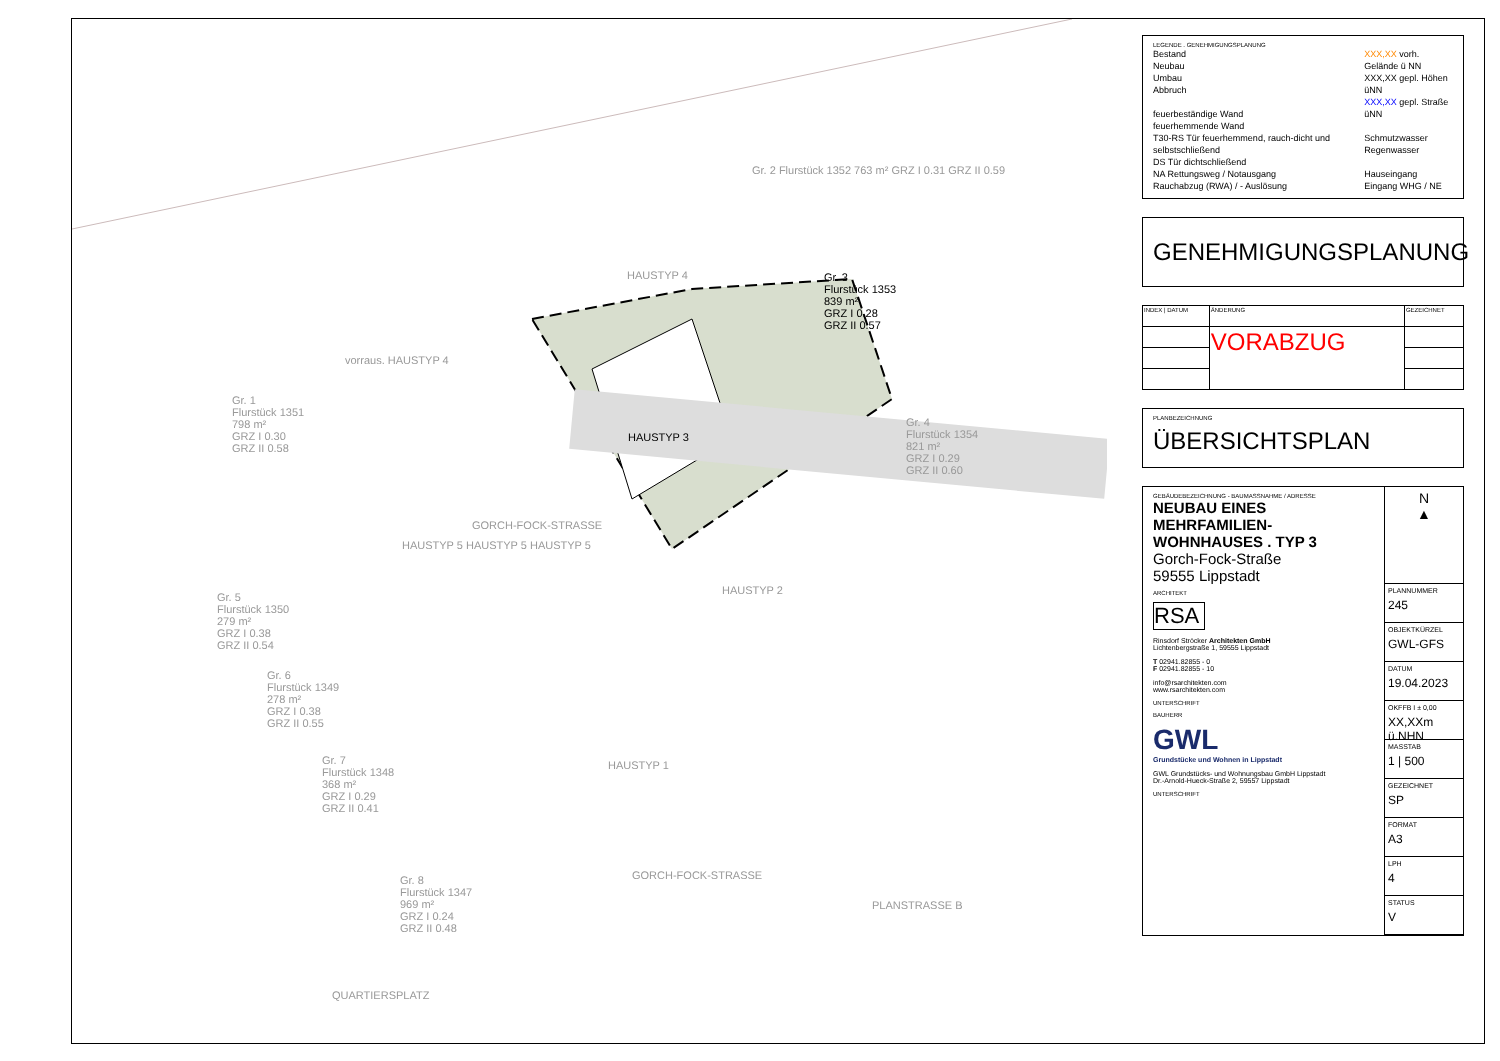Gr. 2 Flurstück 1352 763 m² GRZ I 0.31 GRZ II 0.59
Gr. 3
Flurstück 1353
839 m²
GRZ I 0.28
GRZ II 0.57
HAUSTYP 4
HAUSTYP 3
vorraus. HAUSTYP 4
Gr. 1
Flurstück 1351
798 m²
GRZ I 0.30
GRZ II 0.58
Gr. 4
Flurstück 1354
821 m²
GRZ I 0.29
GRZ II 0.60
HAUSTYP 2
Gr. 5
Flurstück 1350
279 m²
GRZ I 0.38
GRZ II 0.54
Gr. 6
Flurstück 1349
278 m²
GRZ I 0.38
GRZ II 0.55
Gr. 7
Flurstück 1348
368 m²
GRZ I 0.29
GRZ II 0.41
HAUSTYP 1
Gr. 8
Flurstück 1347
969 m²
GRZ I 0.24
GRZ II 0.48
GORCH-FOCK-STRASSE
GORCH-FOCK-STRASSE
PLANSTRASSE B
QUARTIERSPLATZ
HAUSTYP 5 HAUSTYP 5 HAUSTYP 5
LEGENDE . GENEHMIGUNGSPLANUNG
Bestand
Neubau
Umbau
Abbruch
feuerbeständige Wand
feuerhemmende Wand
T30-RS Tür feuerhemmend, rauch-dicht und selbstschließend
DS Tür dichtschließend
NA Rettungsweg / Notausgang
Rauchabzug (RWA) / - Auslösung
XXX,XX vorh. Gelände ü NN
XXX,XX gepl. Höhen üNN
XXX,XX gepl. Straße üNN
Schmutzwasser
Regenwasser
Hauseingang
Eingang WHG / NE
GENEHMIGUNGSPLANUNG
| INDEX / DATUM | ÄNDERUNG | GEZEICHNET |
| --- | --- | --- |
| | VORABZUG | |
PLANBEZEICHNUNG
ÜBERSICHTSPLAN
GEBÄUDEBEZEICHNUNG - BAUMASSNAHME / ADRESSE
NEUBAU EINES MEHRFAMILIEN-WOHNHAUSES . TYP 3
Gorch-Fock-Straße
59555 Lippstadt
ARCHITEKT
RSA
Rinsdorf Ströcker Architekten GmbH
Lichtenbergstraße 1, 59555 Lippstadt
T 02941.82855 - 0
F 02941.82855 - 10
info@rsarchitekten.com
www.rsarchitekten.com
UNTERSCHRIFT
BAUHERR
GWL
Grundstücke und Wohnen in Lippstadt
GWL Grundstücks- und Wohnungsbau GmbH Lippstadt
Dr.-Arnold-Hueck-Straße 2, 59557 Lippstadt
UNTERSCHRIFT
N
▲
PLANNUMMER
245
OBJEKTKÜRZEL
GWL-GFS
DATUM
19.04.2023
OKFFB I ± 0,00
XX,XXm ü.NHN
MASSTAB
1 | 500
GEZEICHNET
SP
FORMAT
A3
LPH
4
STATUS
V